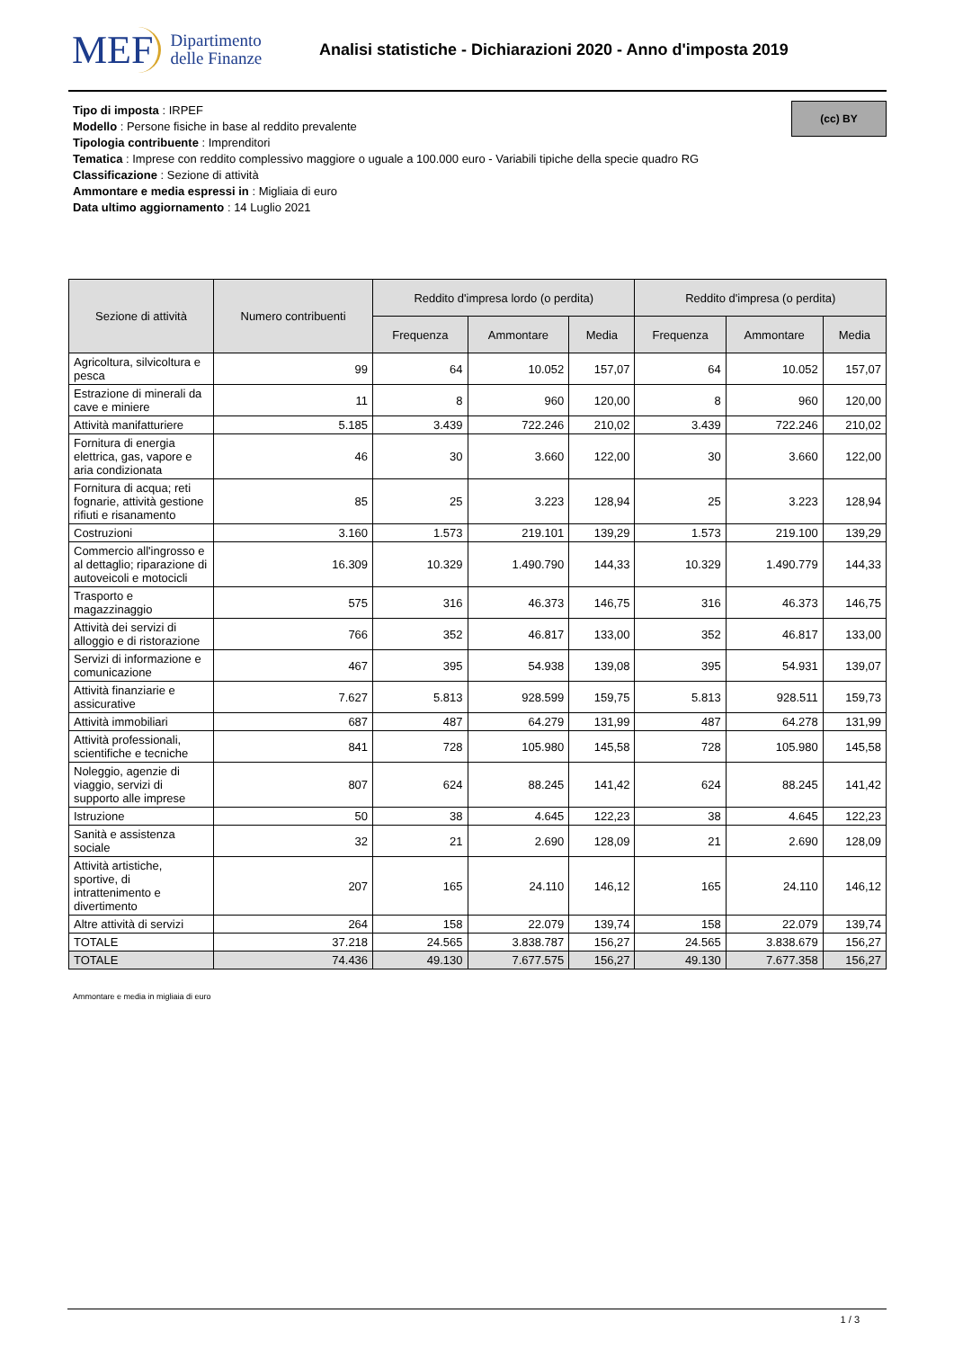MEF Dipartimento
delle Finanze
Analisi statistiche - Dichiarazioni 2020 - Anno d'imposta 2019
(cc) BY
Tipo di imposta : IRPEF
Modello : Persone fisiche in base al reddito prevalente
Tipologia contribuente : Imprenditori
Tematica : Imprese con reddito complessivo maggiore o uguale a 100.000 euro - Variabili tipiche della specie quadro RG
Classificazione : Sezione di attività
Ammontare e media espressi in : Migliaia di euro
Data ultimo aggiornamento : 14 Luglio 2021
| Sezione di attività | Numero contribuenti | Reddito d'impresa lordo (o perdita) | | | Reddito d'impresa (o perdita) | | |
| --- | --- | --- | --- | --- | --- | --- | --- |
| | | Frequenza | Ammontare | Media | Frequenza | Ammontare | Media |
| Agricoltura, silvicoltura e pesca | 99 | 64 | 10.052 | 157,07 | 64 | 10.052 | 157,07 |
| Estrazione di minerali da cave e miniere | 11 | 8 | 960 | 120,00 | 8 | 960 | 120,00 |
| Attività manifatturiere | 5.185 | 3.439 | 722.246 | 210,02 | 3.439 | 722.246 | 210,02 |
| Fornitura di energia elettrica, gas, vapore e aria condizionata | 46 | 30 | 3.660 | 122,00 | 30 | 3.660 | 122,00 |
| Fornitura di acqua; reti fognarie, attività gestione rifiuti e risanamento | 85 | 25 | 3.223 | 128,94 | 25 | 3.223 | 128,94 |
| Costruzioni | 3.160 | 1.573 | 219.101 | 139,29 | 1.573 | 219.100 | 139,29 |
| Commercio all'ingrosso e al dettaglio; riparazione di autoveicoli e motocicli | 16.309 | 10.329 | 1.490.790 | 144,33 | 10.329 | 1.490.779 | 144,33 |
| Trasporto e magazzinaggio | 575 | 316 | 46.373 | 146,75 | 316 | 46.373 | 146,75 |
| Attività dei servizi di alloggio e di ristorazione | 766 | 352 | 46.817 | 133,00 | 352 | 46.817 | 133,00 |
| Servizi di informazione e comunicazione | 467 | 395 | 54.938 | 139,08 | 395 | 54.931 | 139,07 |
| Attività finanziarie e assicurative | 7.627 | 5.813 | 928.599 | 159,75 | 5.813 | 928.511 | 159,73 |
| Attività immobiliari | 687 | 487 | 64.279 | 131,99 | 487 | 64.278 | 131,99 |
| Attività professionali, scientifiche e tecniche | 841 | 728 | 105.980 | 145,58 | 728 | 105.980 | 145,58 |
| Noleggio, agenzie di viaggio, servizi di supporto alle imprese | 807 | 624 | 88.245 | 141,42 | 624 | 88.245 | 141,42 |
| Istruzione | 50 | 38 | 4.645 | 122,23 | 38 | 4.645 | 122,23 |
| Sanità e assistenza sociale | 32 | 21 | 2.690 | 128,09 | 21 | 2.690 | 128,09 |
| Attività artistiche, sportive, di intrattenimento e divertimento | 207 | 165 | 24.110 | 146,12 | 165 | 24.110 | 146,12 |
| Altre attività di servizi | 264 | 158 | 22.079 | 139,74 | 158 | 22.079 | 139,74 |
| TOTALE | 37.218 | 24.565 | 3.838.787 | 156,27 | 24.565 | 3.838.679 | 156,27 |
| TOTALE | 74.436 | 49.130 | 7.677.575 | 156,27 | 49.130 | 7.677.358 | 156,27 |
Ammontare e media in migliaia di euro
1 / 3